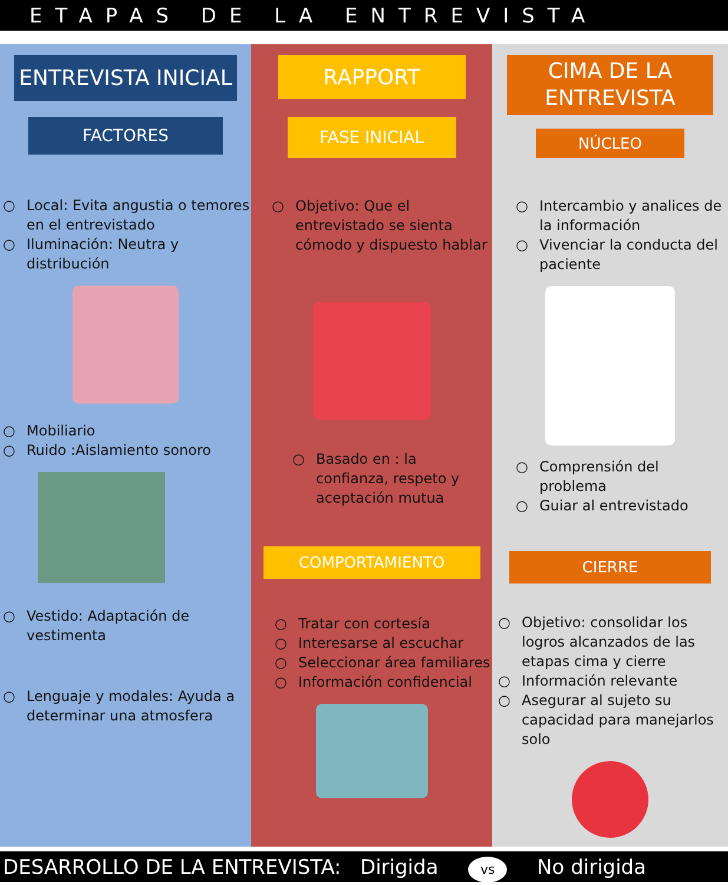ETAPAS DE LA ENTREVISTA
ENTREVISTA INICIAL
FACTORES
○ Local: Evita angustia o temores en el entrevistado
○ Iluminación: Neutra y distribución
○ Mobiliario
○ Ruido :Aislamiento sonoro
○ Vestido: Adaptación de vestimenta
○ Lenguaje y modales: Ayuda a determinar una atmosfera
RAPPORT
FASE INICIAL
○ Objetivo: Que el entrevistado se sienta cómodo y dispuesto hablar
○ Basado en : la confianza, respeto y aceptación mutua
COMPORTAMIENTO
○ Tratar con cortesía
○ Interesarse al escuchar
○ Seleccionar área familiares
○ Información confidencial
CIMA DE LA ENTREVISTA
NÚCLEO
○ Intercambio y analices de la información
○ Vivenciar la conducta del paciente
○ Comprensión del problema
○ Guiar al entrevistado
CIERRE
○ Objetivo: consolidar los logros alcanzados de las etapas cima y cierre
○ Información relevante
○ Asegurar al sujeto su capacidad para manejarlos solo
DESARROLLO DE LA ENTREVISTA: Dirigida vs No dirigida